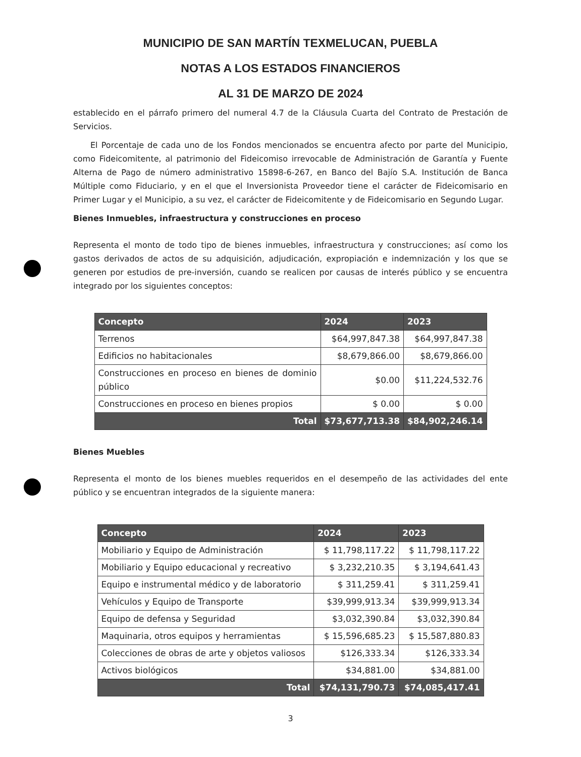MUNICIPIO DE SAN MARTÍN TEXMELUCAN, PUEBLA
NOTAS A LOS ESTADOS FINANCIEROS
AL 31 DE MARZO DE 2024
establecido en el párrafo primero del numeral 4.7 de la Cláusula Cuarta del Contrato de Prestación de Servicios.
El Porcentaje de cada uno de los Fondos mencionados se encuentra afecto por parte del Municipio, como Fideicomitente, al patrimonio del Fideicomiso irrevocable de Administración de Garantía y Fuente Alterna de Pago de número administrativo 15898-6-267, en Banco del Bajío S.A. Institución de Banca Múltiple como Fiduciario, y en el que el Inversionista Proveedor tiene el carácter de Fideicomisario en Primer Lugar y el Municipio, a su vez, el carácter de Fideicomitente y de Fideicomisario en Segundo Lugar.
Bienes Inmuebles, infraestructura y construcciones en proceso
Representa el monto de todo tipo de bienes inmuebles, infraestructura y construcciones; así como los gastos derivados de actos de su adquisición, adjudicación, expropiación e indemnización y los que se generen por estudios de pre-inversión, cuando se realicen por causas de interés público y se encuentra integrado por los siguientes conceptos:
| Concepto | 2024 | 2023 |
| --- | --- | --- |
| Terrenos | $64,997,847.38 | $64,997,847.38 |
| Edificios no habitacionales | $8,679,866.00 | $8,679,866.00 |
| Construcciones en proceso en bienes de dominio público | $0.00 | $11,224,532.76 |
| Construcciones en proceso en bienes propios | $ 0.00 | $ 0.00 |
| Total | $73,677,713.38 | $84,902,246.14 |
Bienes Muebles
Representa el monto de los bienes muebles requeridos en el desempeño de las actividades del ente público y se encuentran integrados de la siguiente manera:
| Concepto | 2024 | 2023 |
| --- | --- | --- |
| Mobiliario y Equipo de Administración | $ 11,798,117.22 | $ 11,798,117.22 |
| Mobiliario y Equipo educacional y recreativo | $ 3,232,210.35 | $ 3,194,641.43 |
| Equipo e instrumental médico y de laboratorio | $ 311,259.41 | $ 311,259.41 |
| Vehículos y Equipo de Transporte | $39,999,913.34 | $39,999,913.34 |
| Equipo de defensa y Seguridad | $3,032,390.84 | $3,032,390.84 |
| Maquinaria, otros equipos y herramientas | $ 15,596,685.23 | $ 15,587,880.83 |
| Colecciones de obras de arte y objetos valiosos | $126,333.34 | $126,333.34 |
| Activos biológicos | $34,881.00 | $34,881.00 |
| Total | $74,131,790.73 | $74,085,417.41 |
3